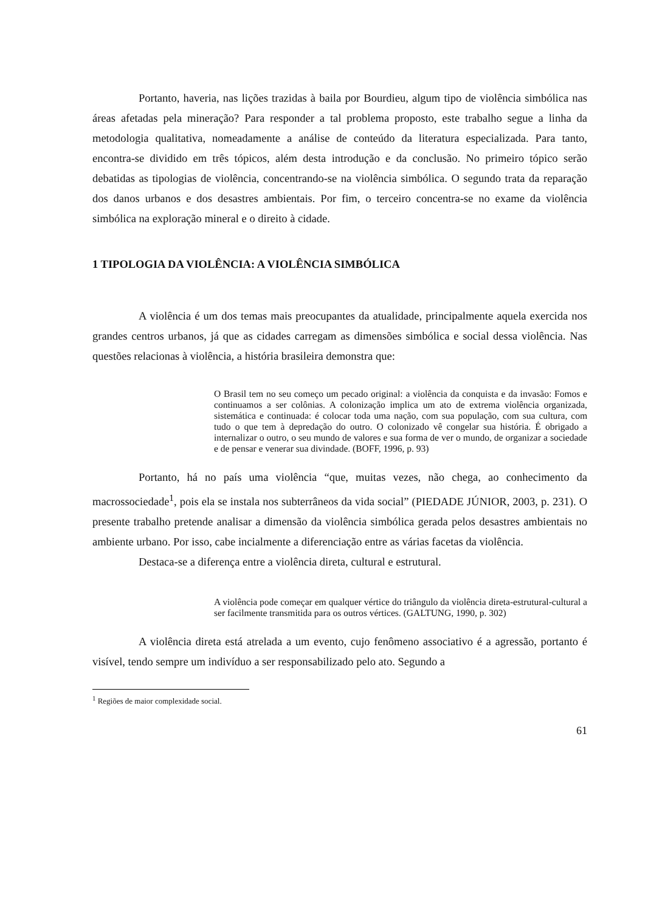Portanto, haveria, nas lições trazidas à baila por Bourdieu, algum tipo de violência simbólica nas áreas afetadas pela mineração? Para responder a tal problema proposto, este trabalho segue a linha da metodologia qualitativa, nomeadamente a análise de conteúdo da literatura especializada. Para tanto, encontra-se dividido em três tópicos, além desta introdução e da conclusão. No primeiro tópico serão debatidas as tipologias de violência, concentrando-se na violência simbólica. O segundo trata da reparação dos danos urbanos e dos desastres ambientais. Por fim, o terceiro concentra-se no exame da violência simbólica na exploração mineral e o direito à cidade.
1 TIPOLOGIA DA VIOLÊNCIA: A VIOLÊNCIA SIMBÓLICA
A violência é um dos temas mais preocupantes da atualidade, principalmente aquela exercida nos grandes centros urbanos, já que as cidades carregam as dimensões simbólica e social dessa violência. Nas questões relacionas à violência, a história brasileira demonstra que:
O Brasil tem no seu começo um pecado original: a violência da conquista e da invasão: Fomos e continuamos a ser colônias. A colonização implica um ato de extrema violência organizada, sistemática e continuada: é colocar toda uma nação, com sua população, com sua cultura, com tudo o que tem à depredação do outro. O colonizado vê congelar sua história. É obrigado a internalizar o outro, o seu mundo de valores e sua forma de ver o mundo, de organizar a sociedade e de pensar e venerar sua divindade. (BOFF, 1996, p. 93)
Portanto, há no país uma violência “que, muitas vezes, não chega, ao conhecimento da macrossociedade<sup>1</sup>, pois ela se instala nos subterrâneos da vida social” (PIEDADE JÚNIOR, 2003, p. 231). O presente trabalho pretende analisar a dimensão da violência simbólica gerada pelos desastres ambientais no ambiente urbano. Por isso, cabe incialmente a diferenciação entre as várias facetas da violência.
Destaca-se a diferença entre a violência direta, cultural e estrutural.
A violência pode começar em qualquer vértice do triângulo da violência direta-estrutural-cultural a ser facilmente transmitida para os outros vértices. (GALTUNG, 1990, p. 302)
A violência direta está atrelada a um evento, cujo fenômeno associativo é a agressão, portanto é visível, tendo sempre um indivíduo a ser responsabilizado pelo ato. Segundo a
<sup>1</sup> Regiões de maior complexidade social.
61